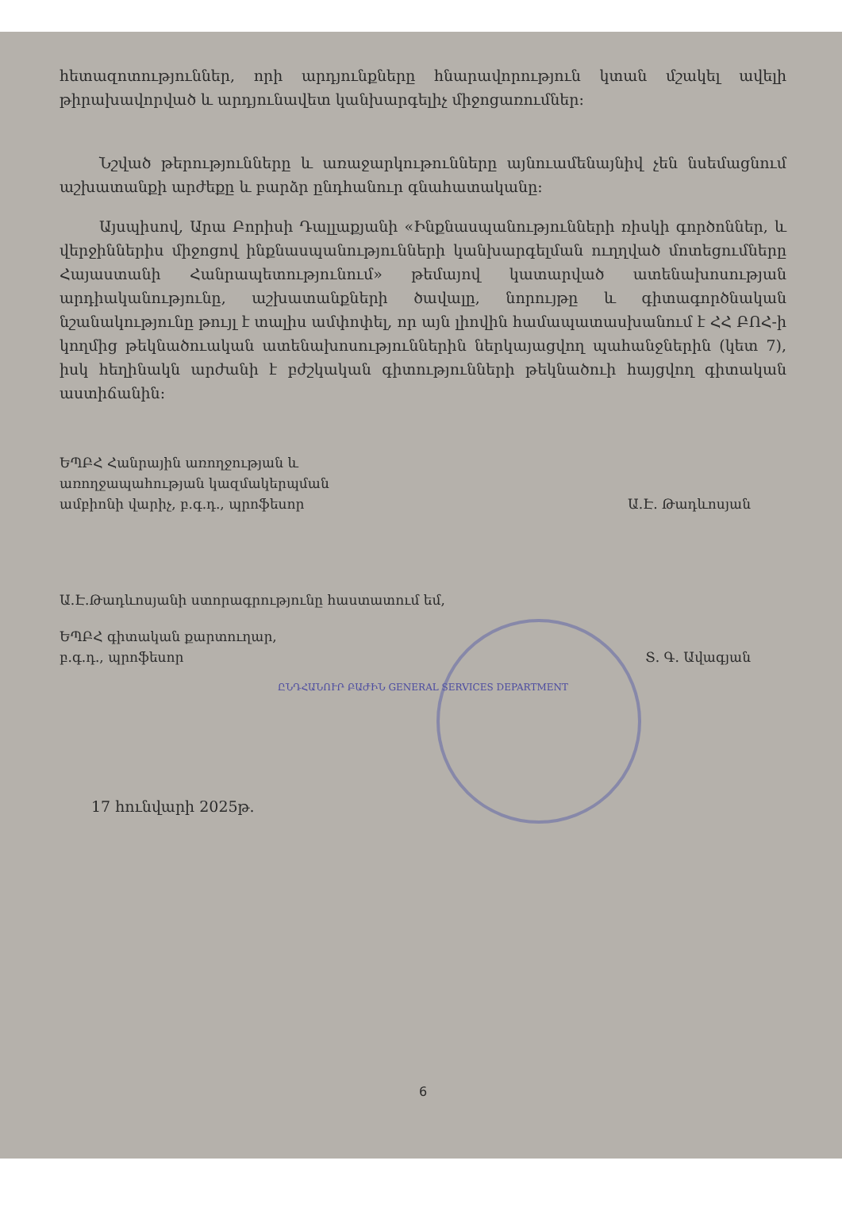հետազոտություններ, որի արդյունքները հնարավորություն կտան մշակել ավելի թիրախավորված և արդյունավետ կանխարգելիչ միջոցառումներ:
Նշված թերությունները և առաջարկութունները այնուամենայնիվ չեն նսեմացնում աշխատանքի արժեքը և բարձր ընդհանուր գնահատականը:
Այսպիսով, Արա Բորիսի Դալլաքյանի «Ինքնասպանությունների ռիսկի գործոններ, և վերջիններիս միջոցով ինքնասպանությունների կանխարգելման ուղղված մոտեցումները Հայաստանի Հանրապետությունում» թեմայով կատարված ատենախոսության արդիականությունը, աշխատանքների ծավալը, նորույթը և գիտագործնական նշանակությունը թույլ է տալիս ամփոփել, որ այն լիովին համապատասխանում է ՀՀ ԲՈՀ-ի կողմից թեկնածուական ատենախոսություններին ներկայացվող պահանջներին (կետ 7), իսկ հեղինակն արժանի է բժշկական գիտությունների թեկնածուի հայցվող գիտական աստիճանին:
ԵՊԲՀ Հանրային առողջության և
առողջապահության կազմակերպման
ամբիոնի վարիչ, բ.գ.դ., պրոֆեսոր
Ա.Է. Թադևոսյան
Ա.Է.Թադևոսյանի ստորագրությունը հաստատում եմ,
ԵՊԲՀ գիտական քարտուղար,
բ.գ.դ., պրոֆեսոր
Տ. Գ. Ավագյան
ԸՆԴՀԱՆՈՒՐ ԲԱԺԻՆ GENERAL SERVICES DEPARTMENT
17 հունվարի 2025թ.
6